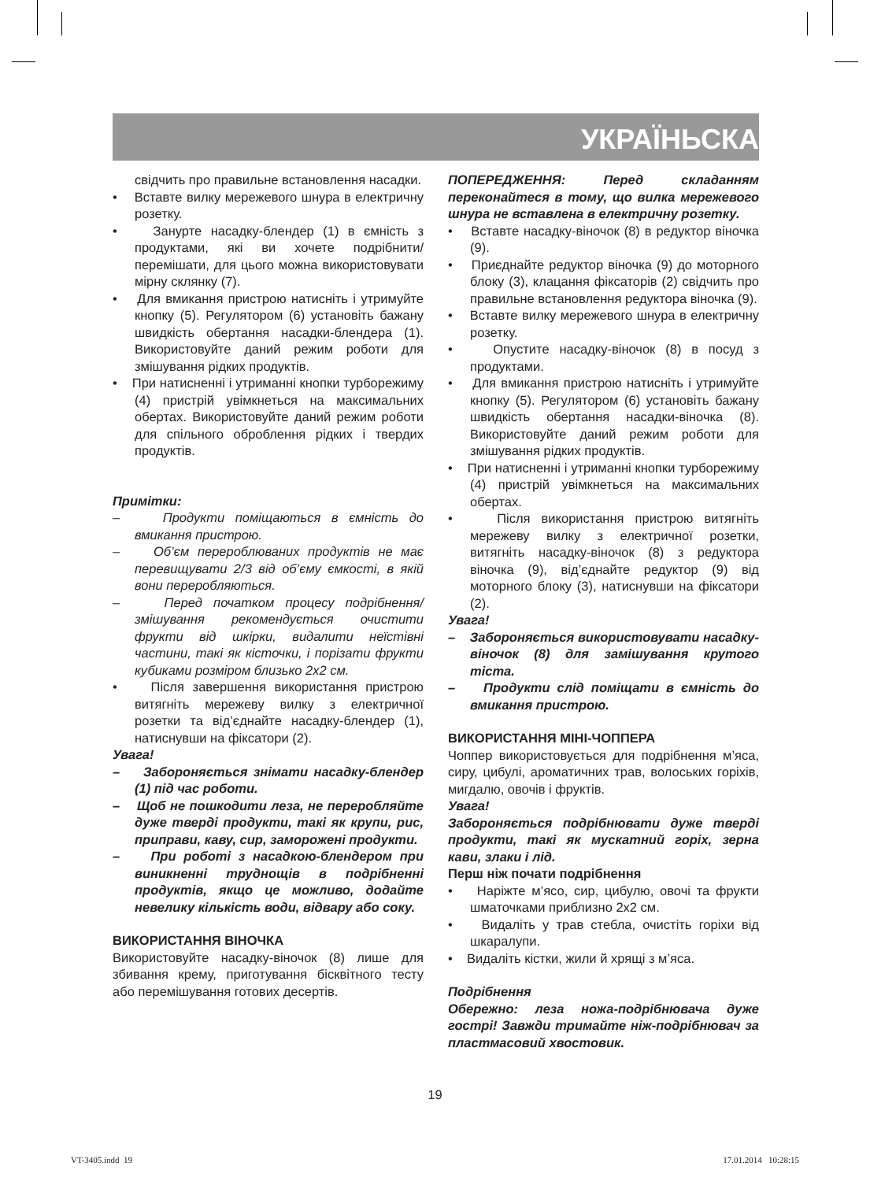УКРАЇНЬСКА
свідчить про правильне встановлення насадки.
• Вставте вилку мережевого шнура в електричну розетку.
• Занурте насадку-блендер (1) в ємність з продуктами, які ви хочете подрібнити/перемішати, для цього можна використовувати мірну склянку (7).
• Для вмикання пристрою натисніть і утримуйте кнопку (5). Регулятором (6) установіть бажану швидкість обертання насадки-блендера (1). Використовуйте даний режим роботи для змішування рідких продуктів.
• При натисненні і утриманні кнопки турборежиму (4) пристрій увімкнеться на максимальних обертах. Використовуйте даний режим роботи для спільного оброблення рідких і твердих продуктів.
Примітки:
– Продукти поміщаються в ємність до вмикання пристрою.
– Об’єм перероблюваних продуктів не має перевищувати 2/3 від об’єму ємкості, в якій вони переробляються.
– Перед початком процесу подрібнення/змішування рекомендується очистити фрукти від шкірки, видалити неїстівні частини, такі як кісточки, і порізати фрукти кубиками розміром близько 2х2 см.
• Після завершення використання пристрою витягніть мережеву вилку з електричної розетки та від’єднайте насадку-блендер (1), натиснувши на фіксатори (2).
Увага!
– Забороняється знімати насадку-блендер (1) під час роботи.
– Щоб не пошкодити леза, не переробляйте дуже тверді продукти, такі як крупи, рис, приправи, каву, сир, заморожені продукти.
– При роботі з насадкою-блендером при виникненні труднощів в подрібненні продуктів, якщо це можливо, додайте невелику кількість води, відвару або соку.
ВИКОРИСТАННЯ ВІНОЧКА
Використовуйте насадку-віночок (8) лише для збивання крему, приготування бісквітного тесту або перемішування готових десертів.
ПОПЕРЕДЖЕННЯ: Перед складанням переконайтеся в тому, що вилка мережевого шнура не вставлена в електричну розетку.
• Вставте насадку-віночок (8) в редуктор віночка (9).
• Приєднайте редуктор віночка (9) до моторного блоку (3), клацання фіксаторів (2) свідчить про правильне встановлення редуктора віночка (9).
• Вставте вилку мережевого шнура в електричну розетку.
• Опустите насадку-віночок (8) в посуд з продуктами.
• Для вмикання пристрою натисніть і утримуйте кнопку (5). Регулятором (6) установіть бажану швидкість обертання насадки-віночка (8). Використовуйте даний режим роботи для змішування рідких продуктів.
• При натисненні і утриманні кнопки турборежиму (4) пристрій увімкнеться на максимальних обертах.
• Після використання пристрою витягніть мережеву вилку з електричної розетки, витягніть насадку-віночок (8) з редуктора віночка (9), від’єднайте редуктор (9) від моторного блоку (3), натиснувши на фіксатори (2).
Увага!
– Забороняється використовувати насадку-віночок (8) для замішування крутого тіста.
– Продукти слід поміщати в ємність до вмикання пристрою.
ВИКОРИСТАННЯ МІНІ-ЧОППЕРА
Чоппер використовується для подрібнення м’яса, сиру, цибулі, ароматичних трав, волоських горіхів, мигдалю, овочів і фруктів.
Увага!
Забороняється подрібнювати дуже тверді продукти, такі як мускатний горіх, зерна кави, злаки і лід.
Перш ніж почати подрібнення
• Наріжте м’ясо, сир, цибулю, овочі та фрукти шматочками приблизно 2х2 см.
• Видаліть у трав стебла, очистіть горіхи від шкаралупи.
• Видаліть кістки, жили й хрящі з м’яса.
Подрібнення
Обережно: леза ножа-подрібнювача дуже гострі! Завжди тримайте ніж-подрібнювач за пластмасовий хвостовик.
19
VT-3405.indd 19 17.01.2014 10:28:15